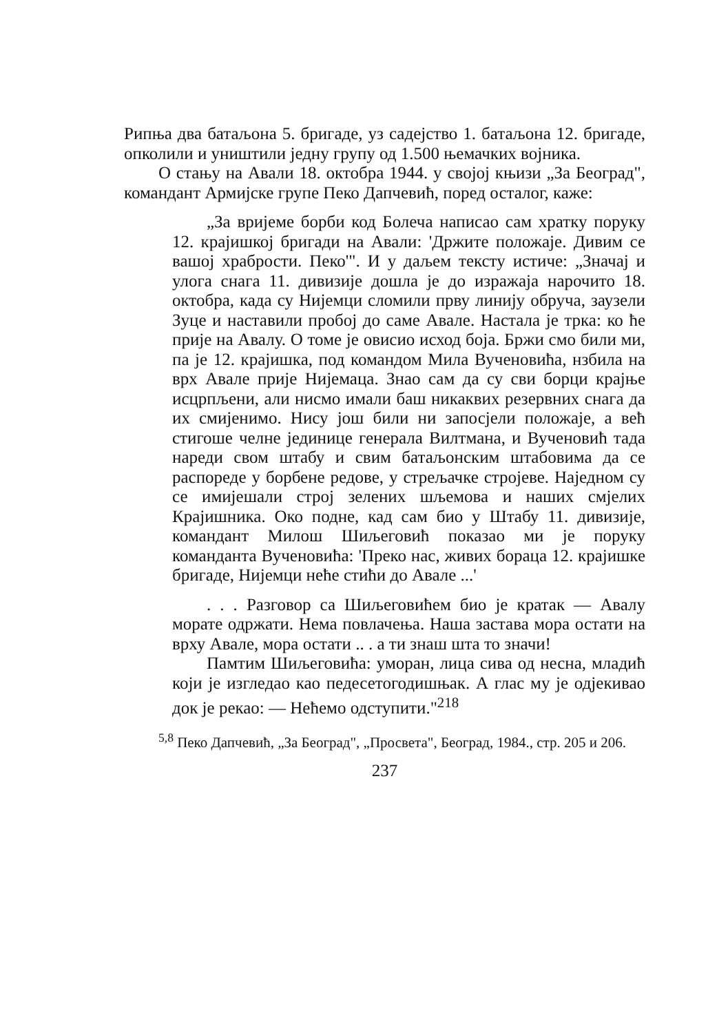Рипња два батаљона 5. бригаде, уз садејство 1. батаљона 12. бригаде, опколили и уништили једну групу од 1.500 њемачких војника.
О стању на Авали 18. октобра 1944. у својој књизи „За Београд", командант Армијске групе Пеко Дапчевић, поред осталог, каже:
„За вријеме борби код Болеча написао сам хратку поруку 12. крајишкој бригади на Авали: 'Држите положаје. Дивим се вашој храбрости. Пеко'". И у даљем тексту истиче: „Значај и улога снага 11. дивизије дошла је до изражаја нарочито 18. октобра, када су Нијемци сломили прву линију обруча, заузели Зуце и наставили пробој до саме Авале. Настала је трка: ко ће прије на Авалу. О томе је овисио исход боја. Бржи смо били ми, па је 12. крајишка, под командом Мила Вученовића, нзбила на врх Авале прије Нијемаца. Знао сам да су сви борци крајње исцрпљени, али нисмо имали баш никаквих резервних снага да их смијенимо. Нису још били ни запосјели положаје, а већ стигоше челне јединице генерала Вилтмана, и Вученовић тада нареди свом штабу и свим батаљонским штабовима да се распореде у борбене редове, у стрељачке стројеве. Наједном су се имијешали строј зелених шљемова и наших смјелих Крајишника. Око подне, кад сам био у Штабу 11. дивизије, командант Милош Шиљеговић показао ми је поруку команданта Вученовића: 'Преко нас, живих бораца 12. крајишке бригаде, Нијемци неће стићи до Авале ...'
. . . Разговор са Шиљеговићем био је кратак — Авалу морате одржати. Нема повлачења. Наша застава мора остати на врху Авале, мора остати .. . а ти знаш шта то значи!
Памтим Шиљеговића: уморан, лица сива од несна, младић који је изгледао као педесетогодишњак. А глас му је одјекивао док је рекао: — Нећемо одступити."<sup>218</sup>
<sup>5,8</sup> Пеко Дапчевић, „За Београд", „Просвета", Београд, 1984., стр. 205 и 206.
237